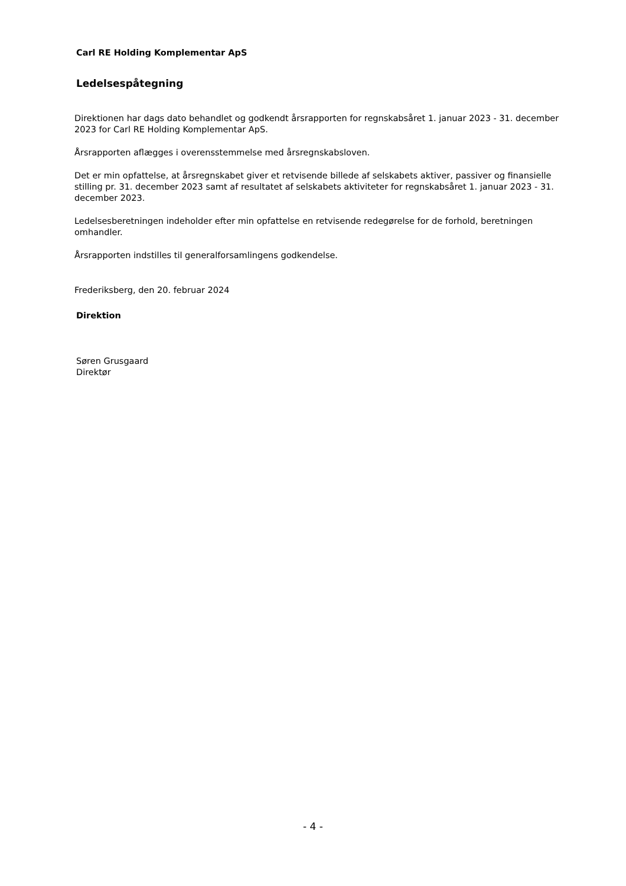Carl RE Holding Komplementar ApS
Ledelsespåtegning
Direktionen har dags dato behandlet og godkendt årsrapporten for regnskabsåret 1. januar 2023 - 31. december 2023 for Carl RE Holding Komplementar ApS.
Årsrapporten aflægges i overensstemmelse med årsregnskabsloven.
Det er min opfattelse, at årsregnskabet giver et retvisende billede af selskabets aktiver, passiver og finansielle stilling pr. 31. december 2023 samt af resultatet af selskabets aktiviteter for regnskabsåret 1. januar 2023 - 31. december 2023.
Ledelsesberetningen indeholder efter min opfattelse en retvisende redegørelse for de forhold, beretningen omhandler.
Årsrapporten indstilles til generalforsamlingens godkendelse.
Frederiksberg, den 20. februar 2024
Direktion
Søren Grusgaard
Direktør
- 4 -